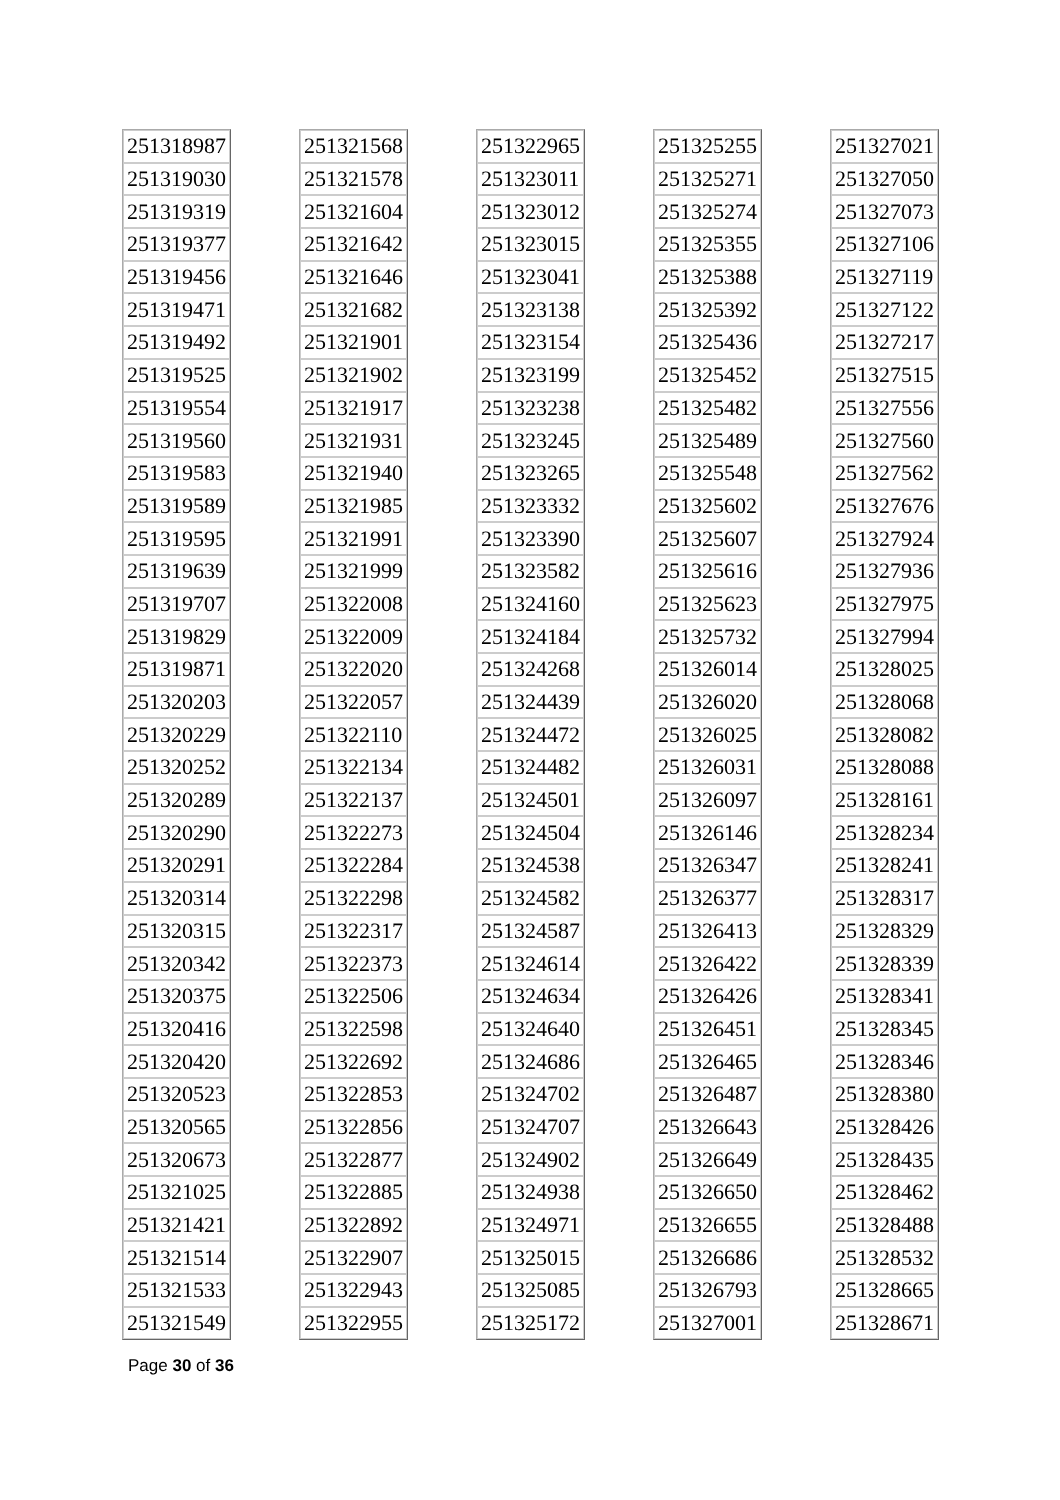| 251318987 |
| 251319030 |
| 251319319 |
| 251319377 |
| 251319456 |
| 251319471 |
| 251319492 |
| 251319525 |
| 251319554 |
| 251319560 |
| 251319583 |
| 251319589 |
| 251319595 |
| 251319639 |
| 251319707 |
| 251319829 |
| 251319871 |
| 251320203 |
| 251320229 |
| 251320252 |
| 251320289 |
| 251320290 |
| 251320291 |
| 251320314 |
| 251320315 |
| 251320342 |
| 251320375 |
| 251320416 |
| 251320420 |
| 251320523 |
| 251320565 |
| 251320673 |
| 251321025 |
| 251321421 |
| 251321514 |
| 251321533 |
| 251321549 |
| 251321568 |
| 251321578 |
| 251321604 |
| 251321642 |
| 251321646 |
| 251321682 |
| 251321901 |
| 251321902 |
| 251321917 |
| 251321931 |
| 251321940 |
| 251321985 |
| 251321991 |
| 251321999 |
| 251322008 |
| 251322009 |
| 251322020 |
| 251322057 |
| 251322110 |
| 251322134 |
| 251322137 |
| 251322273 |
| 251322284 |
| 251322298 |
| 251322317 |
| 251322373 |
| 251322506 |
| 251322598 |
| 251322692 |
| 251322853 |
| 251322856 |
| 251322877 |
| 251322885 |
| 251322892 |
| 251322907 |
| 251322943 |
| 251322955 |
| 251322965 |
| 251323011 |
| 251323012 |
| 251323015 |
| 251323041 |
| 251323138 |
| 251323154 |
| 251323199 |
| 251323238 |
| 251323245 |
| 251323265 |
| 251323332 |
| 251323390 |
| 251323582 |
| 251324160 |
| 251324184 |
| 251324268 |
| 251324439 |
| 251324472 |
| 251324482 |
| 251324501 |
| 251324504 |
| 251324538 |
| 251324582 |
| 251324587 |
| 251324614 |
| 251324634 |
| 251324640 |
| 251324686 |
| 251324702 |
| 251324707 |
| 251324902 |
| 251324938 |
| 251324971 |
| 251325015 |
| 251325085 |
| 251325172 |
| 251325255 |
| 251325271 |
| 251325274 |
| 251325355 |
| 251325388 |
| 251325392 |
| 251325436 |
| 251325452 |
| 251325482 |
| 251325489 |
| 251325548 |
| 251325602 |
| 251325607 |
| 251325616 |
| 251325623 |
| 251325732 |
| 251326014 |
| 251326020 |
| 251326025 |
| 251326031 |
| 251326097 |
| 251326146 |
| 251326347 |
| 251326377 |
| 251326413 |
| 251326422 |
| 251326426 |
| 251326451 |
| 251326465 |
| 251326487 |
| 251326643 |
| 251326649 |
| 251326650 |
| 251326655 |
| 251326686 |
| 251326793 |
| 251327001 |
| 251327021 |
| 251327050 |
| 251327073 |
| 251327106 |
| 251327119 |
| 251327122 |
| 251327217 |
| 251327515 |
| 251327556 |
| 251327560 |
| 251327562 |
| 251327676 |
| 251327924 |
| 251327936 |
| 251327975 |
| 251327994 |
| 251328025 |
| 251328068 |
| 251328082 |
| 251328088 |
| 251328161 |
| 251328234 |
| 251328241 |
| 251328317 |
| 251328329 |
| 251328339 |
| 251328341 |
| 251328345 |
| 251328346 |
| 251328380 |
| 251328426 |
| 251328435 |
| 251328462 |
| 251328488 |
| 251328532 |
| 251328665 |
| 251328671 |
Page 30 of 36